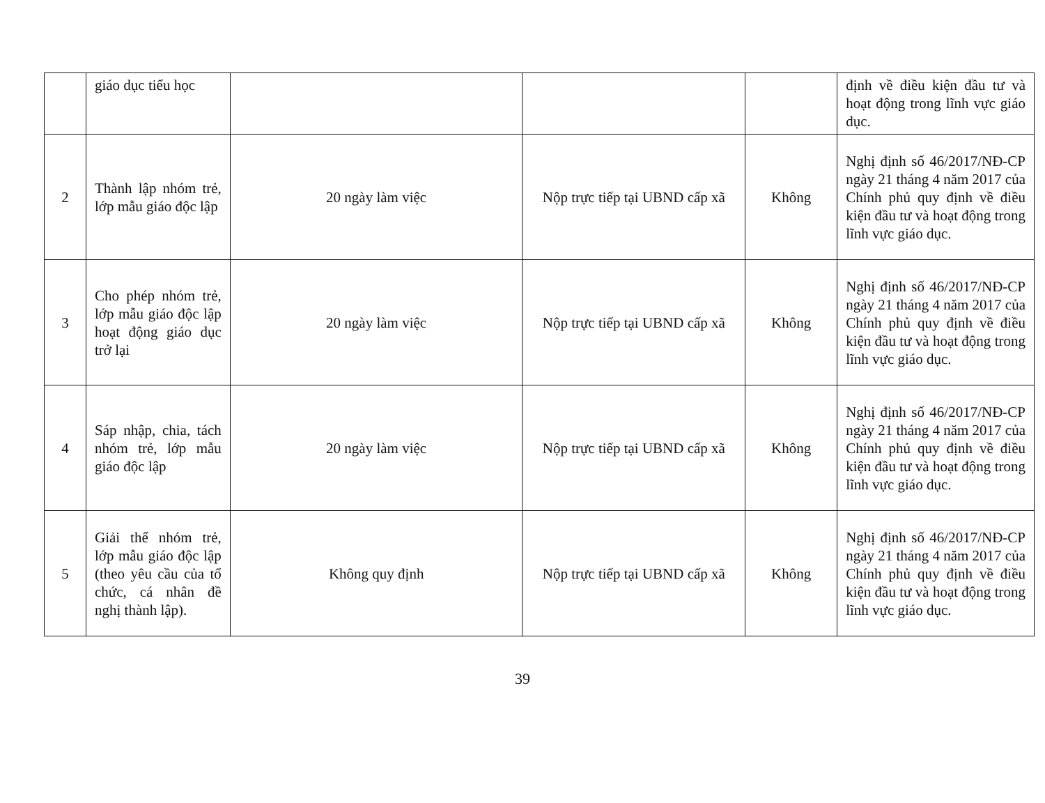| | giáo dục tiểu học | | | | định về điều kiện đầu tư và hoạt động trong lĩnh vực giáo dục. |
| 2 | Thành lập nhóm trẻ, lớp mẫu giáo độc lập | 20 ngày làm việc | Nộp trực tiếp tại UBND cấp xã | Không | Nghị định số 46/2017/NĐ-CP ngày 21 tháng 4 năm 2017 của Chính phủ quy định về điều kiện đầu tư và hoạt động trong lĩnh vực giáo dục. |
| 3 | Cho phép nhóm trẻ, lớp mẫu giáo độc lập hoạt động giáo dục trở lại | 20 ngày làm việc | Nộp trực tiếp tại UBND cấp xã | Không | Nghị định số 46/2017/NĐ-CP ngày 21 tháng 4 năm 2017 của Chính phủ quy định về điều kiện đầu tư và hoạt động trong lĩnh vực giáo dục. |
| 4 | Sáp nhập, chia, tách nhóm trẻ, lớp mẫu giáo độc lập | 20 ngày làm việc | Nộp trực tiếp tại UBND cấp xã | Không | Nghị định số 46/2017/NĐ-CP ngày 21 tháng 4 năm 2017 của Chính phủ quy định về điều kiện đầu tư và hoạt động trong lĩnh vực giáo dục. |
| 5 | Giải thể nhóm trẻ, lớp mẫu giáo độc lập (theo yêu cầu của tổ chức, cá nhân đề nghị thành lập). | Không quy định | Nộp trực tiếp tại UBND cấp xã | Không | Nghị định số 46/2017/NĐ-CP ngày 21 tháng 4 năm 2017 của Chính phủ quy định về điều kiện đầu tư và hoạt động trong lĩnh vực giáo dục. |
39